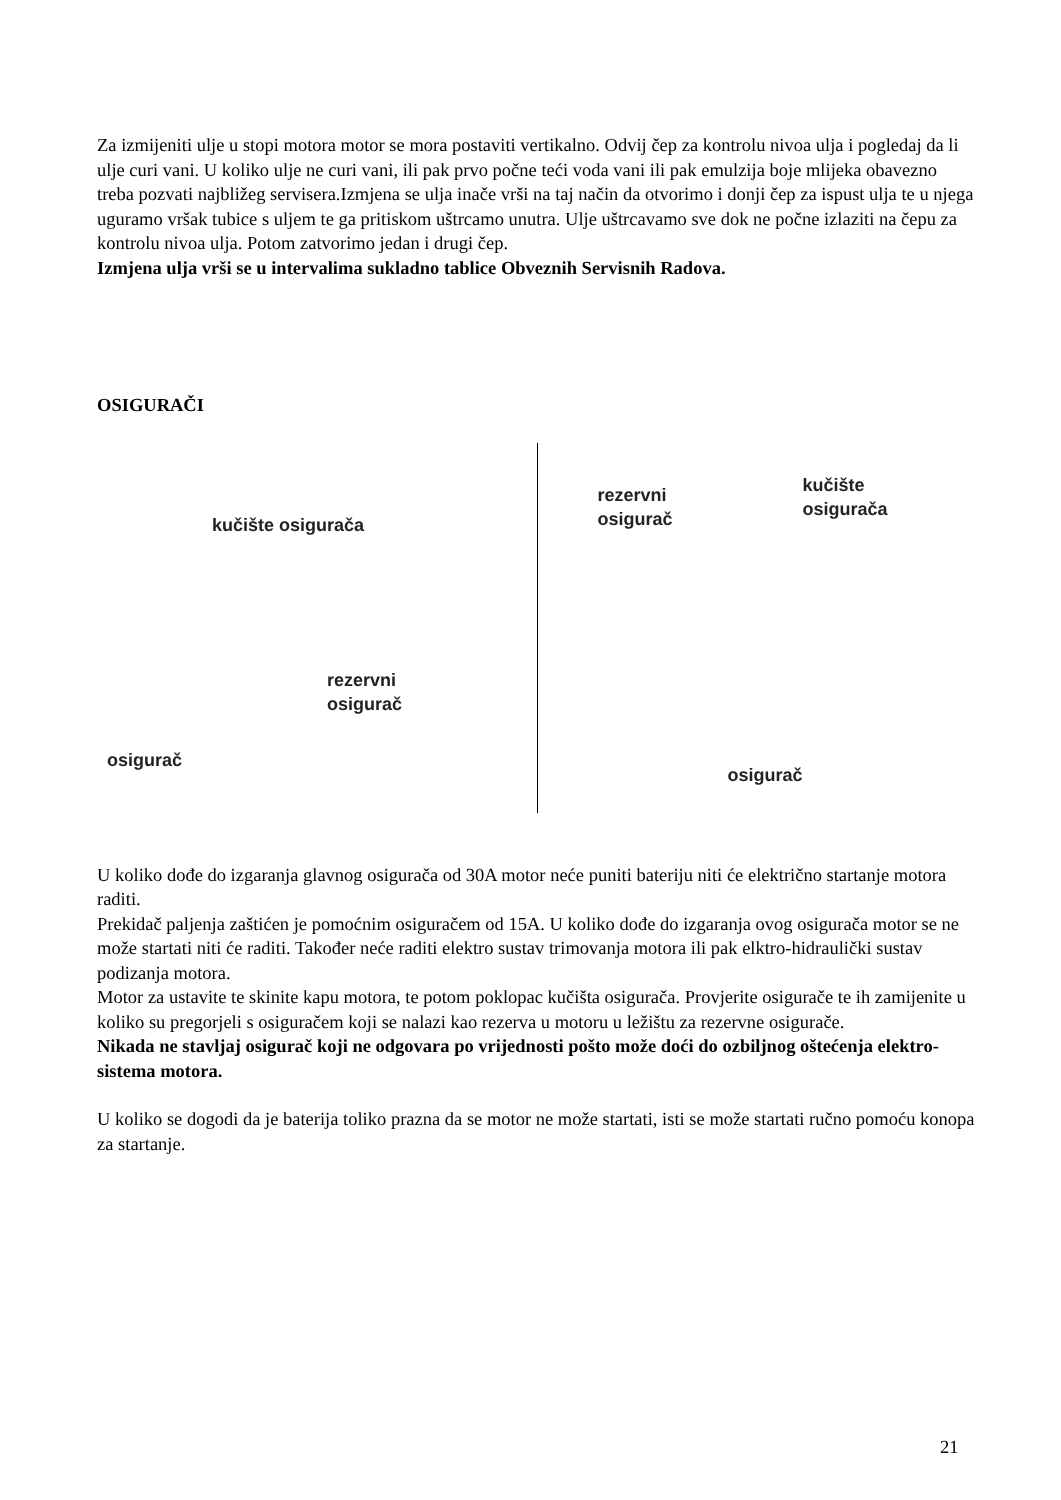Za izmijeniti ulje u stopi motora motor se mora postaviti vertikalno. Odvij čep za kontrolu nivoa ulja i pogledaj da li ulje curi vani. U koliko ulje ne curi vani, ili pak prvo počne teći voda vani ili pak emulzija boje mlijeka obavezno treba pozvati najbližeg servisera.Izmjena se ulja inače vrši na taj način da otvorimo i donji čep za ispust ulja te u njega uguramo vršak tubice s uljem te ga pritiskom uštrcamo unutra. Ulje uštrcavamo sve dok ne počne izlaziti na čepu za kontrolu nivoa ulja. Potom zatvorimo jedan i drugi čep.
Izmjena ulja vrši se u intervalima sukladno tablice Obveznih Servisnih Radova.
OSIGURAČI
kučište osigurača
rezervni
osigurač
osigurač
rezervni
osigurač
kučište
osigurača
osigurač
U koliko dođe do izgaranja glavnog osigurača od 30A motor neće puniti bateriju niti će električno startanje motora raditi.
Prekidač paljenja zaštićen je pomoćnim osiguračem od 15A. U koliko dođe do izgaranja ovog osigurača motor se ne može startati niti će raditi. Također neće raditi elektro sustav trimovanja motora ili pak elktro-hidraulički sustav podizanja motora.
Motor za ustavite te skinite kapu motora, te potom poklopac kučišta osigurača. Provjerite osigurače te ih zamijenite u koliko su pregorjeli s osiguračem koji se nalazi kao rezerva u motoru u ležištu za rezervne osigurače.
Nikada ne stavljaj osigurač koji ne odgovara po vrijednosti pošto može doći do ozbiljnog oštećenja elektro- sistema motora.
U koliko se dogodi da je baterija toliko prazna da se motor ne može startati, isti se može startati ručno pomoću konopa za startanje.
21